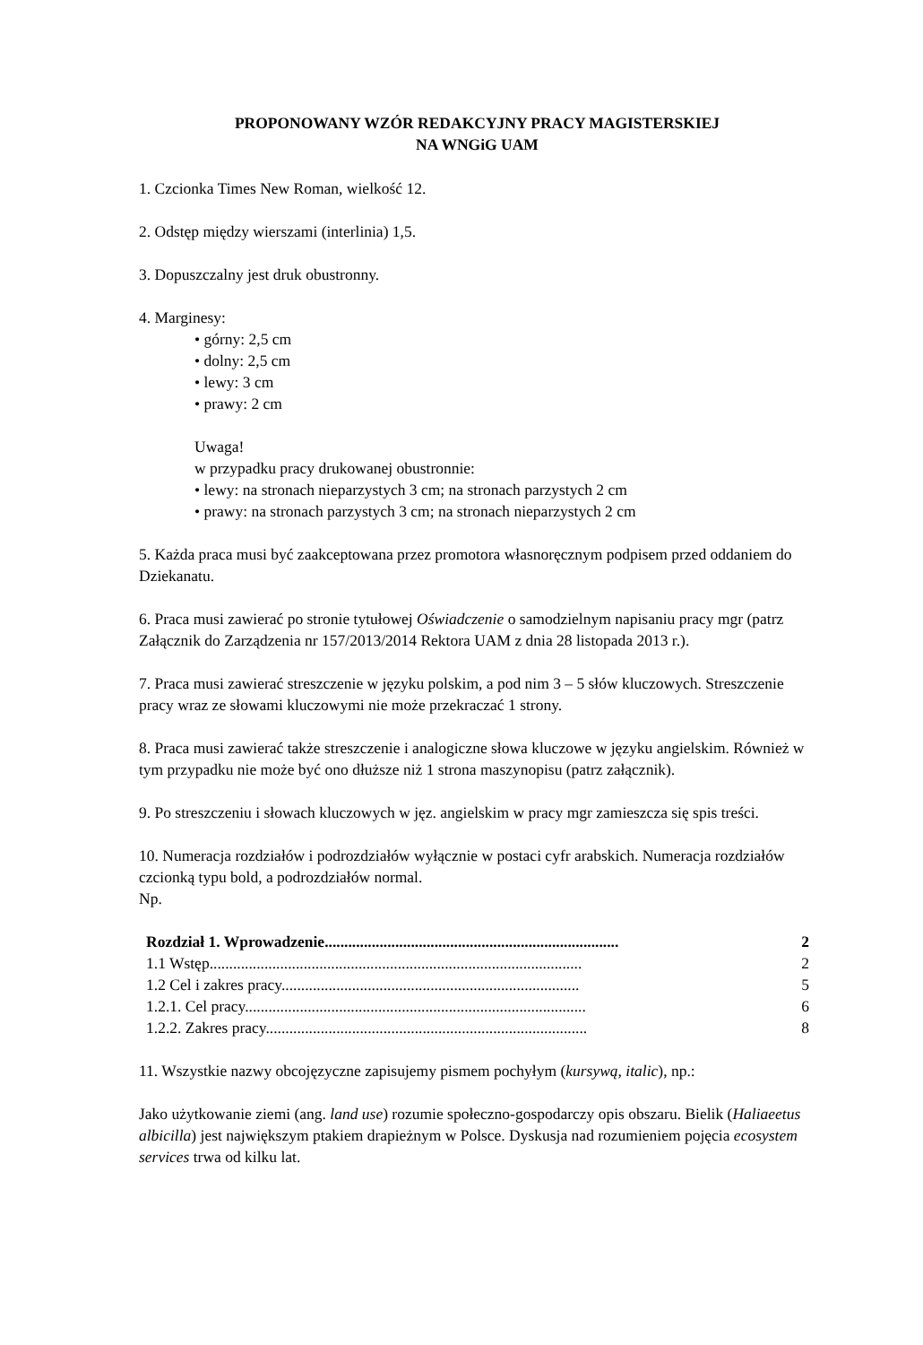PROPONOWANY WZÓR REDAKCYJNY PRACY MAGISTERSKIEJ
NA WNGiG UAM
1. Czcionka Times New Roman, wielkość 12.
2. Odstęp między wierszami (interlinia) 1,5.
3. Dopuszczalny jest druk obustronny.
4. Marginesy:
• górny: 2,5 cm
• dolny: 2,5 cm
• lewy: 3 cm
• prawy: 2 cm
Uwaga!
w przypadku pracy drukowanej obustronnie:
• lewy: na stronach nieparzystych 3 cm; na stronach parzystych 2 cm
• prawy: na stronach parzystych 3 cm; na stronach nieparzystych 2 cm
5. Każda praca musi być zaakceptowana przez promotora własnoręcznym podpisem przed oddaniem do Dziekanatu.
6. Praca musi zawierać po stronie tytułowej Oświadczenie o samodzielnym napisaniu pracy mgr (patrz Załącznik do Zarządzenia nr 157/2013/2014 Rektora UAM z dnia 28 listopada 2013 r.).
7. Praca musi zawierać streszczenie w języku polskim, a pod nim 3 – 5 słów kluczowych. Streszczenie pracy wraz ze słowami kluczowymi nie może przekraczać 1 strony.
8. Praca musi zawierać także streszczenie i analogiczne słowa kluczowe w języku angielskim. Również w tym przypadku nie może być ono dłuższe niż 1 strona maszynopisu (patrz załącznik).
9. Po streszczeniu i słowach kluczowych w jęz. angielskim w pracy mgr zamieszcza się spis treści.
10. Numeracja rozdziałów i podrozdziałów wyłącznie w postaci cyfr arabskich. Numeracja rozdziałów czcionką typu bold, a podrozdziałów normal.
Np.
| Rozdział 1. Wprowadzenie........................................................................... | 2 |
| 1.1 Wstęp............................................................................................... | 2 |
| 1.2 Cel i zakres pracy............................................................................ | 5 |
| 1.2.1. Cel pracy....................................................................................... | 6 |
| 1.2.2. Zakres pracy.................................................................................. | 8 |
11. Wszystkie nazwy obcojęzyczne zapisujemy pismem pochyłym (kursywą, italic), np.:
Jako użytkowanie ziemi (ang. land use) rozumie społeczno-gospodarczy opis obszaru. Bielik (Haliaeetus albicilla) jest największym ptakiem drapieżnym w Polsce. Dyskusja nad rozumieniem pojęcia ecosystem services trwa od kilku lat.